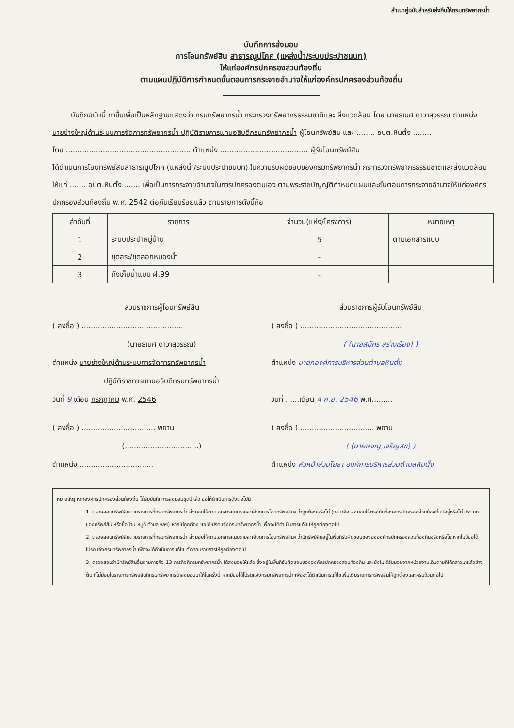สำเนาคู่ฉบับสำหรับส่งคืนให้กรมทรัพยากรน้ำ
บันทึกการส่งมอบ
การโอนทรัพย์สิน สาธารณูปโภค (แหล่งน้ำ/ระบบประปาชนบท)
ให้แก่องค์กรปกครองส่วนท้องถิ่น
ตามแผนปฏิบัติการกำหนดขั้นตอนการกระจายอำนาจให้แก่องค์กรปกครองส่วนท้องถิ่น
บันทึกฉบับนี้ ทำขึ้นเพื่อเป็นหลักฐานแสดงว่า กรมทรัพยากรน้ำ กระทรวงทรัพยากรธรรมชาติและ สิ่งแวดล้อม โดย นายธเนศ ดาวาสุวรรณ ตำแหน่ง นายช่างใหญ่ด้านระบบการจัดการทรัพยากรน้ำ ปฏิบัติราชการแทนอธิบดีกรมทรัพยากรน้ำ ผู้โอนทรัพย์สิน และ ........ อบต.หินตั้ง ........
โดย ...................................................... ตำแหน่ง ...................................... ผู้รับโอนทรัพย์สิน
ได้ดำเนินการโอนทรัพย์สินสาธารณูปโภค (แหล่งน้ำ/ระบบประปาชนบท) ในความรับผิดชอบของกรมทรัพยากรน้ำ กระทรวงทรัพยากรธรรมชาติและสิ่งแวดล้อม ให้แก่ ....... อบต.หินตั้ง ....... เพื่อเป็นการกระจายอำนาจในการปกครองตนเอง ตามพระราชบัญญัติกำหนดแผนและขั้นตอนการกระจายอำนาจให้แก่องค์กรปกครองส่วนท้องถิ่น พ.ศ. 2542 ต่อกันเรียบร้อยแล้ว ตามรายการดังนี้คือ
| ลำดับที่ | รายการ | จำนวน(แห่ง/โครงการ) | หมายเหตุ |
| --- | --- | --- | --- |
| 1 | ระบบประปาหมู่บ้าน | 5 | ตามเอกสารแนบ |
| 2 | ขุดสระ/ขุดลอกหนองน้ำ | - | |
| 3 | ถังเก็บน้ำแบบ ฝ.99 | - | |
ส่วนราชการผู้โอนทรัพย์สิน
( ลงชื่อ ) ............................................
(นายธเนศ ดาวาสุวรรณ)
ตำแหน่ง นายช่างใหญ่ด้านระบบการจัดการทรัพยากรน้ำ
ปฏิบัติราชการแทนอธิบดีกรมทรัพยากรน้ำ
วันที่ 9 เดือน กรกฎาคม พ.ศ. 2546
( ลงชื่อ ) ................................ พยาน
(................................)
ตำแหน่ง ................................
ส่วนราชการผู้รับโอนทรัพย์สิน
( ลงชื่อ ) ............................................
( (นายสมัคร สร่างเรือง) )
ตำแหน่ง นายกองค์การบริหารส่วนตำบลหินตั้ง
วันที่ ......เดือน 4 ก.ย. 2546 พ.ศ.........
( ลงชื่อ ) ................................ พยาน
( (นายผจญ เจริญสุข) )
ตำแหน่ง หัวหน้าส่วนโยธา องค์การบริหารส่วนตำบลหินตั้ง
หมายเหตุ หากองค์กรปกครองส่วนท้องถิ่น ได้รับบันทึกการส่งมอบชุดนี้แล้ว ขอให้ดำเนินการดังต่อไปนี้
1. ตรวจสอบทรัพย์สินตามรายการที่กรมทรัพยากรน้ำ ส่งมอบให้ตามเอกสารแนบรายละเอียดการโอนทรัพย์สินฯ ว่าถูกต้องหรือไม่ (กล่าวคือ ส่งมอบให้ตรงกับที่องค์กรปกครองส่วนท้องถิ่นมีอยู่หรือไม่ ประเภทของทรัพย์สิน หรือชื่อบ้าน หมู่ที่ ตำบล ฯลฯ) หากไม่ถูกต้อง ขอได้โปรดแจ้งกรมทรัพยากรน้ำ เพื่อจะได้ดำเนินการแก้ไขให้ถูกต้องต่อไป
2. ตรวจสอบทรัพย์สินตามรายการที่กรมทรัพยากรน้ำ ส่งมอบให้ตามเอกสารแนบรายละเอียดการโอนทรัพย์สินฯ ว่ามีทรัพย์สินอยู่ในพื้นที่รับผิดชอบของององค์กรปกครองส่วนท้องถิ่นจริงหรือไม่ หากไม่มีขอได้โปรดแจ้งกรมทรัพยากรน้ำ เพื่อจะได้ดำเนินการแก้ไข ตัดทอนรายการให้ถูกต้องต่อไป
3. ตรวจสอบว่ามีทรัพย์สินอื่นตามภารกิจ 13 ภารกิจที่กรมทรัพยากรน้ำ ได้ส่งมอบให้แล้ว ซึ่งอยู่ในพื้นที่รับผิดชอบขององค์กรปกครองส่วนท้องถิ่น และยังไม่ได้รับมอบจากหน่วยงานเดิมตามที่ได้กล่าวมาแล้วข้างต้น ที่ไม่มีอยู่ในรายการทรัพย์สินที่กรมทรัพยากรน้ำส่งมอบมาให้ในครั้งนี้ หากมีขอได้โปรดแจ้งกรมทรัพยากรน้ำ เพื่อจะได้ดำเนินการแก้ไขเพิ่มเติมรายการทรัพย์สินให้ถูกต้องและครบถ้วนต่อไป